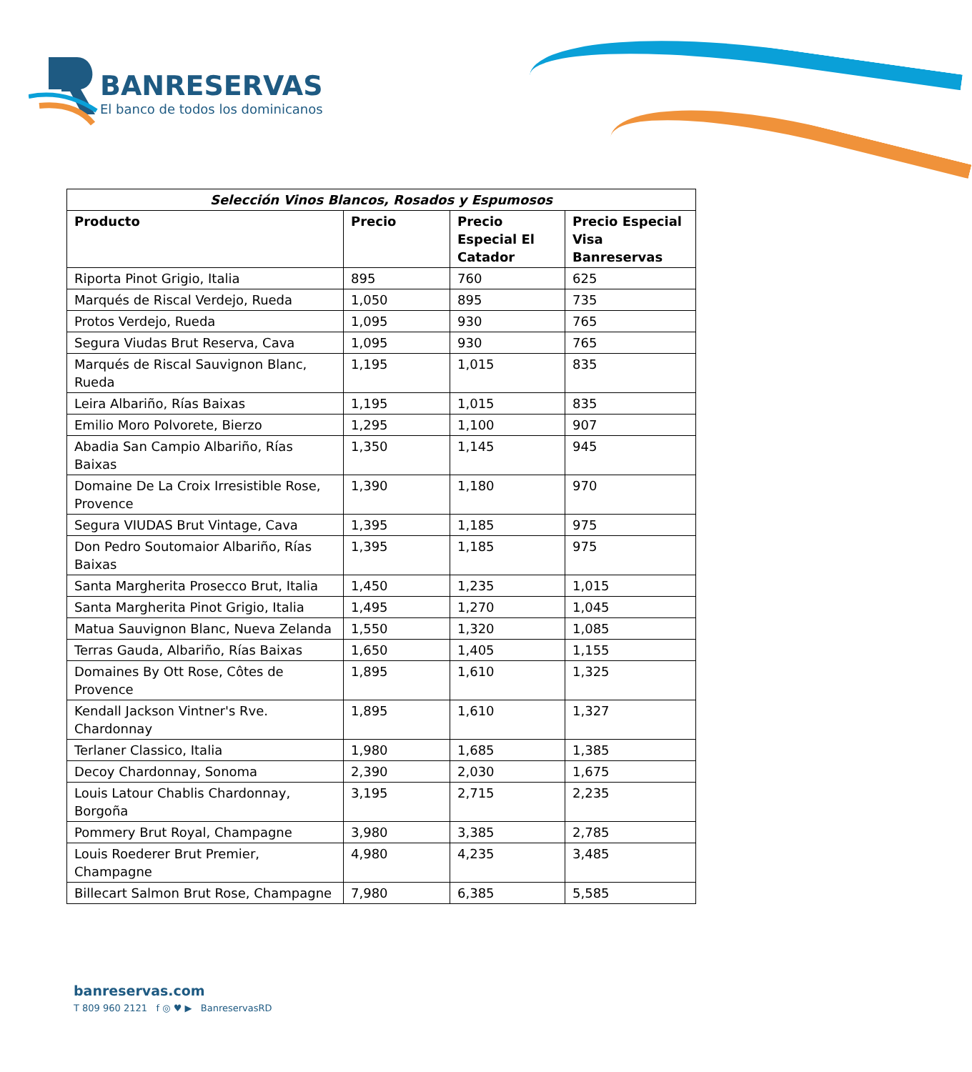BANRESERVAS
El banco de todos los dominicanos
| Selección Vinos Blancos, Rosados y Espumosos | | | |
| --- | --- | --- | --- |
| Producto | Precio | Precio Especial El Catador | Precio Especial Visa Banreservas |
| Riporta Pinot Grigio, Italia | 895 | 760 | 625 |
| Marqués de Riscal Verdejo, Rueda | 1,050 | 895 | 735 |
| Protos Verdejo, Rueda | 1,095 | 930 | 765 |
| Segura Viudas Brut Reserva, Cava | 1,095 | 930 | 765 |
| Marqués de Riscal Sauvignon Blanc, Rueda | 1,195 | 1,015 | 835 |
| Leira Albariño, Rías Baixas | 1,195 | 1,015 | 835 |
| Emilio Moro Polvorete, Bierzo | 1,295 | 1,100 | 907 |
| Abadia San Campio Albariño, Rías Baixas | 1,350 | 1,145 | 945 |
| Domaine De La Croix Irresistible Rose, Provence | 1,390 | 1,180 | 970 |
| Segura VIUDAS Brut Vintage, Cava | 1,395 | 1,185 | 975 |
| Don Pedro Soutomaior Albariño, Rías Baixas | 1,395 | 1,185 | 975 |
| Santa Margherita Prosecco Brut, Italia | 1,450 | 1,235 | 1,015 |
| Santa Margherita Pinot Grigio, Italia | 1,495 | 1,270 | 1,045 |
| Matua Sauvignon Blanc, Nueva Zelanda | 1,550 | 1,320 | 1,085 |
| Terras Gauda, Albariño, Rías Baixas | 1,650 | 1,405 | 1,155 |
| Domaines By Ott Rose, Côtes de Provence | 1,895 | 1,610 | 1,325 |
| Kendall Jackson Vintner's Rve. Chardonnay | 1,895 | 1,610 | 1,327 |
| Terlaner Classico, Italia | 1,980 | 1,685 | 1,385 |
| Decoy Chardonnay, Sonoma | 2,390 | 2,030 | 1,675 |
| Louis Latour Chablis Chardonnay, Borgoña | 3,195 | 2,715 | 2,235 |
| Pommery Brut Royal, Champagne | 3,980 | 3,385 | 2,785 |
| Louis Roederer Brut Premier, Champagne | 4,980 | 4,235 | 3,485 |
| Billecart Salmon Brut Rose, Champagne | 7,980 | 6,385 | 5,585 |
banreservas.com
T 809 960 2121 f ◎ ♥ ▶ BanreservasRD